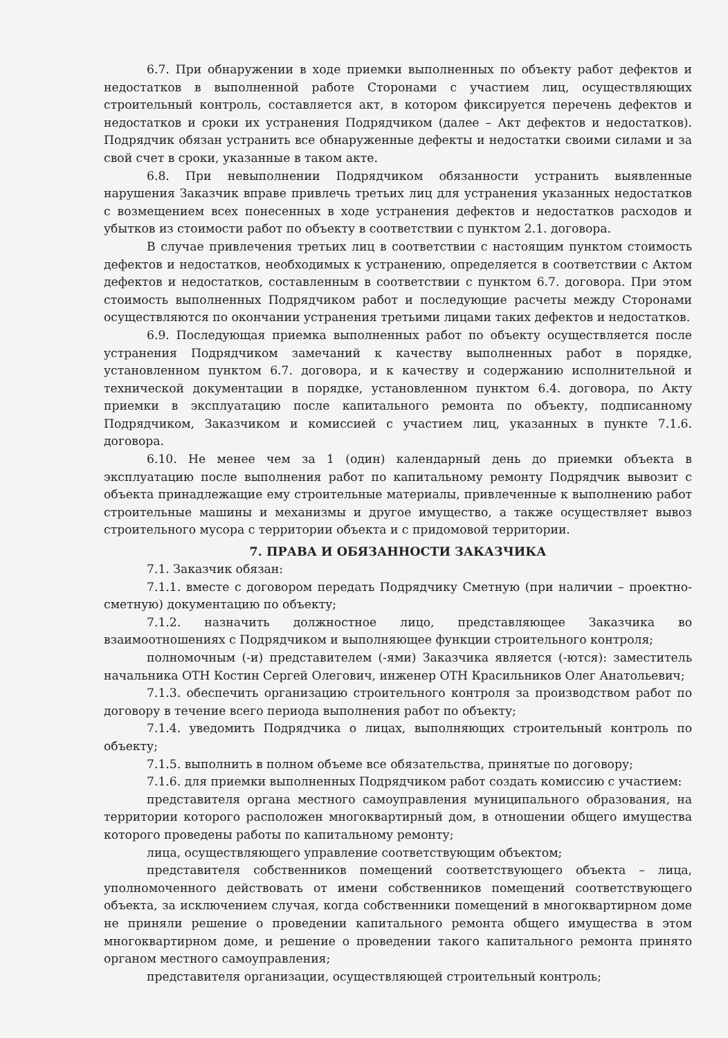6.7. При обнаружении в ходе приемки выполненных по объекту работ дефектов и недостатков в выполненной работе Сторонами с участием лиц, осуществляющих строительный контроль, составляется акт, в котором фиксируется перечень дефектов и недостатков и сроки их устранения Подрядчиком (далее – Акт дефектов и недостатков). Подрядчик обязан устранить все обнаруженные дефекты и недостатки своими силами и за свой счет в сроки, указанные в таком акте.
6.8. При невыполнении Подрядчиком обязанности устранить выявленные нарушения Заказчик вправе привлечь третьих лиц для устранения указанных недостатков с возмещением всех понесенных в ходе устранения дефектов и недостатков расходов и убытков из стоимости работ по объекту в соответствии с пунктом 2.1. договора.
В случае привлечения третьих лиц в соответствии с настоящим пунктом стоимость дефектов и недостатков, необходимых к устранению, определяется в соответствии с Актом дефектов и недостатков, составленным в соответствии с пунктом 6.7. договора. При этом стоимость выполненных Подрядчиком работ и последующие расчеты между Сторонами осуществляются по окончании устранения третьими лицами таких дефектов и недостатков.
6.9. Последующая приемка выполненных работ по объекту осуществляется после устранения Подрядчиком замечаний к качеству выполненных работ в порядке, установленном пунктом 6.7. договора, и к качеству и содержанию исполнительной и технической документации в порядке, установленном пунктом 6.4. договора, по Акту приемки в эксплуатацию после капитального ремонта по объекту, подписанному Подрядчиком, Заказчиком и комиссией с участием лиц, указанных в пункте 7.1.6. договора.
6.10. Не менее чем за 1 (один) календарный день до приемки объекта в эксплуатацию после выполнения работ по капитальному ремонту Подрядчик вывозит с объекта принадлежащие ему строительные материалы, привлеченные к выполнению работ строительные машины и механизмы и другое имущество, а также осуществляет вывоз строительного мусора с территории объекта и с придомовой территории.
7. ПРАВА И ОБЯЗАННОСТИ ЗАКАЗЧИКА
7.1. Заказчик обязан:
7.1.1. вместе с договором передать Подрядчику Сметную (при наличии – проектно-сметную) документацию по объекту;
7.1.2. назначить должностное лицо, представляющее Заказчика во взаимоотношениях с Подрядчиком и выполняющее функции строительного контроля;
полномочным (-и) представителем (-ями) Заказчика является (-ются): заместитель начальника ОТН Костин Сергей Олегович, инженер ОТН Красильников Олег Анатольевич;
7.1.3. обеспечить организацию строительного контроля за производством работ по договору в течение всего периода выполнения работ по объекту;
7.1.4. уведомить Подрядчика о лицах, выполняющих строительный контроль по объекту;
7.1.5. выполнить в полном объеме все обязательства, принятые по договору;
7.1.6. для приемки выполненных Подрядчиком работ создать комиссию с участием:
представителя органа местного самоуправления муниципального образования, на территории которого расположен многоквартирный дом, в отношении общего имущества которого проведены работы по капитальному ремонту;
лица, осуществляющего управление соответствующим объектом;
представителя собственников помещений соответствующего объекта – лица, уполномоченного действовать от имени собственников помещений соответствующего объекта, за исключением случая, когда собственники помещений в многоквартирном доме не приняли решение о проведении капитального ремонта общего имущества в этом многоквартирном доме, и решение о проведении такого капитального ремонта принято органом местного самоуправления;
представителя организации, осуществляющей строительный контроль;